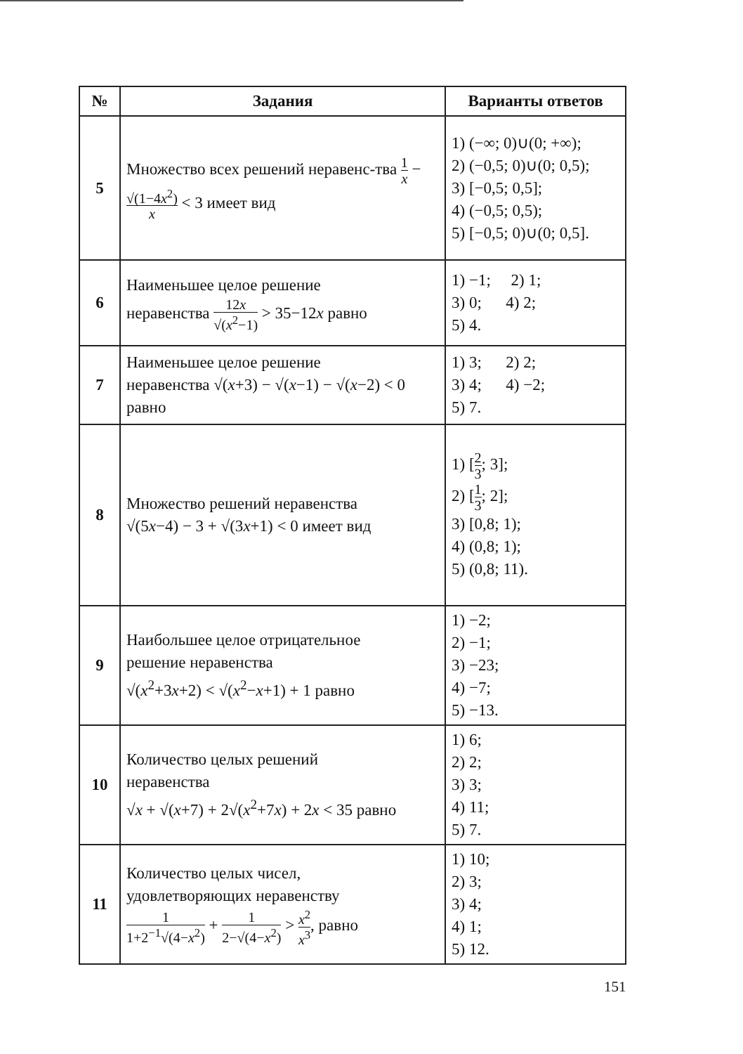| № | Задания | Варианты ответов |
| --- | --- | --- |
| 5 | Множество всех решений неравенс-тва 1 x − √(1−4 x<sup>2</sup>) x < 3 имеет вид | 1) (−∞; 0)∪(0; +∞); 2) (−0,5; 0)∪(0; 0,5); 3) [−0,5; 0,5]; 4) (−0,5; 0,5); 5) [−0,5; 0)∪(0; 0,5]. |
| 6 | Наименьшее целое решение неравенства 12 x √( x<sup>2</sup>−1) > 35−12 x равно | 1) −1; 2) 1; 3) 0; 4) 2; 5) 4. |
| 7 | Наименьшее целое решение неравенства √( x +3) − √( x −1) − √( x −2) < 0 равно | 1) 3; 2) 2; 3) 4; 4) −2; 5) 7. |
| 8 | Множество решений неравенства √(5 x −4) − 3 + √(3 x +1) < 0 имеет вид | 1) [ 2 3 ; 3]; 2) [ 1 3 ; 2]; 3) [0,8; 1); 4) (0,8; 1); 5) (0,8; 11). |
| 9 | Наибольшее целое отрицательное решение неравенства √( x<sup>2</sup>+3 x +2) < √( x<sup>2</sup>− x +1) + 1 равно | 1) −2; 2) −1; 3) −23; 4) −7; 5) −13. |
| 10 | Количество целых решений неравенства √ x + √( x +7) + 2√( x<sup>2</sup>+7 x ) + 2 x < 35 равно | 1) 6; 2) 2; 3) 3; 4) 11; 5) 7. |
| 11 | Количество целых чисел, удовлетворяющих неравенству 1 1+2<sup>−1</sup>√(4− x<sup>2</sup>) + 1 2−√(4− x<sup>2</sup>) > x<sup>2</sup> x<sup>3</sup> , равно | 1) 10; 2) 3; 3) 4; 4) 1; 5) 12. |
151